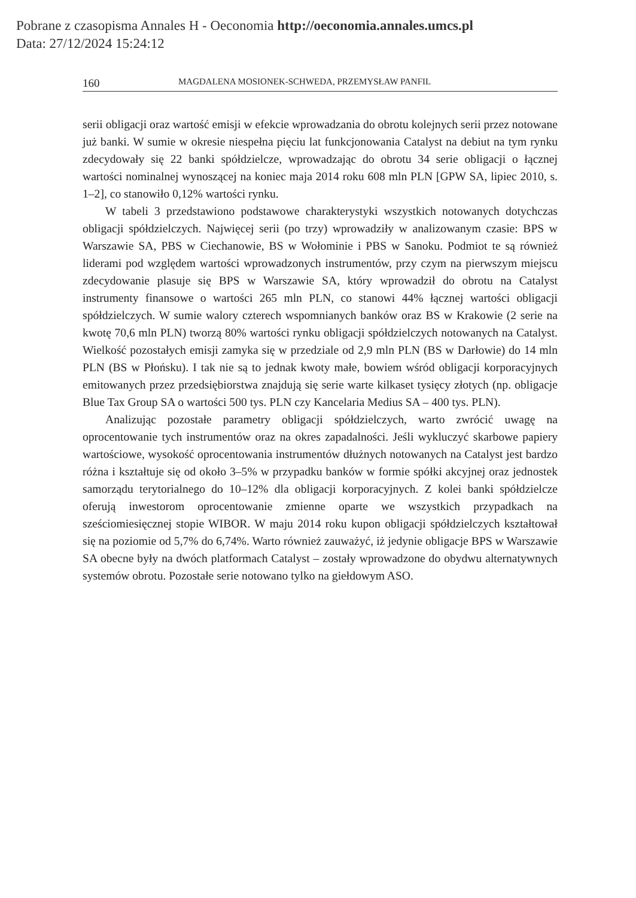Pobrane z czasopisma Annales H - Oeconomia http://oeconomia.annales.umcs.pl
Data: 27/12/2024 15:24:12
160 MAGDALENA MOSIONEK-SCHWEDA, PRZEMYSŁAW PANFIL
serii obligacji oraz wartość emisji w efekcie wprowadzania do obrotu kolejnych serii przez notowane już banki. W sumie w okresie niespełna pięciu lat funkcjonowania Catalyst na debiut na tym rynku zdecydowały się 22 banki spółdzielcze, wprowadzając do obrotu 34 serie obligacji o łącznej wartości nominalnej wynoszącej na koniec maja 2014 roku 608 mln PLN [GPW SA, lipiec 2010, s. 1–2], co stanowiło 0,12% wartości rynku.
W tabeli 3 przedstawiono podstawowe charakterystyki wszystkich notowanych dotychczas obligacji spółdzielczych. Najwięcej serii (po trzy) wprowadziły w analizowanym czasie: BPS w Warszawie SA, PBS w Ciechanowie, BS w Wołominie i PBS w Sanoku. Podmiot te są również liderami pod względem wartości wprowadzonych instrumentów, przy czym na pierwszym miejscu zdecydowanie plasuje się BPS w Warszawie SA, który wprowadził do obrotu na Catalyst instrumenty finansowe o wartości 265 mln PLN, co stanowi 44% łącznej wartości obligacji spółdzielczych. W sumie walory czterech wspomnianych banków oraz BS w Krakowie (2 serie na kwotę 70,6 mln PLN) tworzą 80% wartości rynku obligacji spółdzielczych notowanych na Catalyst. Wielkość pozostałych emisji zamyka się w przedziale od 2,9 mln PLN (BS w Darłowie) do 14 mln PLN (BS w Płońsku). I tak nie są to jednak kwoty małe, bowiem wśród obligacji korporacyjnych emitowanych przez przedsiębiorstwa znajdują się serie warte kilkaset tysięcy złotych (np. obligacje Blue Tax Group SA o wartości 500 tys. PLN czy Kancelaria Medius SA – 400 tys. PLN).
Analizując pozostałe parametry obligacji spółdzielczych, warto zwrócić uwagę na oprocentowanie tych instrumentów oraz na okres zapadalności. Jeśli wykluczyć skarbowe papiery wartościowe, wysokość oprocentowania instrumentów dłużnych notowanych na Catalyst jest bardzo różna i kształtuje się od około 3–5% w przypadku banków w formie spółki akcyjnej oraz jednostek samorządu terytorialnego do 10–12% dla obligacji korporacyjnych. Z kolei banki spółdzielcze oferują inwestorom oprocentowanie zmienne oparte we wszystkich przypadkach na sześciomiesięcznej stopie WIBOR. W maju 2014 roku kupon obligacji spółdzielczych kształtował się na poziomie od 5,7% do 6,74%. Warto również zauważyć, iż jedynie obligacje BPS w Warszawie SA obecne były na dwóch platformach Catalyst – zostały wprowadzone do obydwu alternatywnych systemów obrotu. Pozostałe serie notowano tylko na giełdowym ASO.